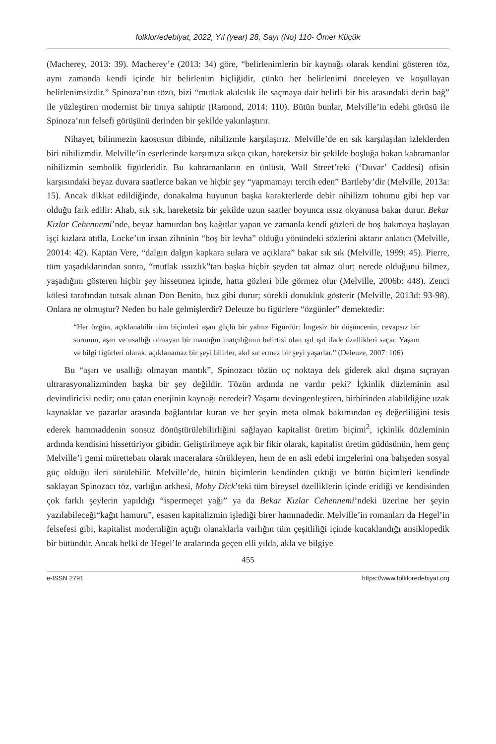folklor/edebiyat, 2022, Yıl (year) 28, Sayı (No) 110- Ömer Küçük
(Macherey, 2013: 39). Macherey’e (2013: 34) göre, “belirlenimlerin bir kaynağı olarak kendini gösteren töz, aynı zamanda kendi içinde bir belirlenim hiçliğidir, çünkü her belirlenimi önceleyen ve koşullayan belirlenimsizdir.” Spinoza’nın tözü, bizi “mutlak akılcılık ile saçmaya dair belirli bir his arasındaki derin bağ” ile yüzleştiren modernist bir tınıya sahiptir (Ramond, 2014: 110). Bütün bunlar, Melville’in edebi görüsü ile Spinoza’nın felsefi görüşünü derinden bir şekilde yakınlaştırır.
Nihayet, bilinmezin kaosusun dibinde, nihilizmle karşılaşırız. Melville’de en sık karşılaşılan izleklerden biri nihilizmdir. Melville’in eserlerinde karşımıza sıkça çıkan, hareketsiz bir şekilde boşluğa bakan kahramanlar nihilizmin sembolik figürleridir. Bu kahramanların en ünlüsü, Wall Street’teki (‘Duvar’ Caddesi) ofisin karşısındaki beyaz duvara saatlerce bakan ve hiçbir şey “yapmamayı tercih eden” Bartleby’dir (Melville, 2013a: 15). Ancak dikkat edildiğinde, donakalma huyunun başka karakterlerde debir nihilizm tohumu gibi hep var olduğu fark edilir: Ahab, sık sık, hareketsiz bir şekilde uzun saatler boyunca ıssız okyanusa bakar durur. Bekar Kızlar Cehennemi’nde, beyaz hamurdan boş kağıtlar yapan ve zamanla kendi gözleri de boş bakmaya başlayan işçi kızlara atıfla, Locke’un insan zihninin “boş bir levha” olduğu yönündeki sözlerini aktarır anlatıcı (Melville, 20014: 42). Kaptan Vere, “dalgın dalgın kapkara sulara ve açıklara” bakar sık sık (Melville, 1999: 45). Pierre, tüm yaşadıklarından sonra, “mutlak ıssızlık”tan başka hiçbir şeyden tat almaz olur; nerede olduğunu bilmez, yaşadığını gösteren hiçbir şey hissetmez içinde, hatta gözleri bile görmez olur (Melville, 2006b: 448). Zenci kölesi tarafından tutsak alınan Don Benito, buz gibi durur; sürekli donukluk gösterir (Melville, 2013d: 93-98). Onlara ne olmuştur? Neden bu hale gelmişlerdir? Deleuze bu figürlere “özgünler” demektedir:
“Her özgün, açıklanabilir tüm biçimleri aşan güçlü bir yalnız Figürdür: İmgesiz bir düşüncenin, cevapsız bir sorunun, aşırı ve usallığı olmayan bir mantığın inatçılığının belirtisi olan ışıl ışıl ifade özellikleri saçar. Yaşam ve bilgi figürleri olarak, açıklanamaz bir şeyi bilirler, akıl sır ermez bir şeyi yaşarlar.” (Deleuze, 2007: 106)
Bu “aşırı ve usallığı olmayan mantık”, Spinozacı tözün uç noktaya dek giderek akıl dışına sıçrayan ultrarasyonalizminden başka bir şey değildir. Tözün ardında ne vardır peki? İçkinlik düzleminin asıl devindiricisi nedir; onu çatan enerjinin kaynağı neredeir? Yaşamı devingenleştiren, birbirinden alabildiğine uzak kaynaklar ve pazarlar arasında bağlantılar kuran ve her şeyin meta olmak bakımından eş değerliliğini tesis ederek hammaddenin sonsuz dönüştürülebilirliğini sağlayan kapitalist üretim biçimi<sup>2</sup>, içkinlik düzleminin ardında kendisini hissettiriyor gibidir. Geliştirilmeye açık bir fikir olarak, kapitalist üretim güdüsünün, hem genç Melville’i gemi mürettebatı olarak maceralara sürükleyen, hem de en asli edebi imgelerini ona bahşeden sosyal güç olduğu ileri sürülebilir. Melville’de, bütün biçimlerin kendinden çıktığı ve bütün biçimleri kendinde saklayan Spinozacı töz, varlığın arkhesi, Moby Dick’teki tüm bireysel özelliklerin içinde eridiği ve kendisinden çok farklı şeylerin yapıldığı “ispermeçet yağı” ya da Bekar Kızlar Cehennemi’ndeki üzerine her şeyin yazılabileceği“kağıt hamuru”, esasen kapitalizmin işlediği birer hammadedir. Melville’in romanları da Hegel’in felsefesi gibi, kapitalist modernliğin açtığı olanaklarla varlığın tüm çeşitliliği içinde kucaklandığı ansiklopedik bir bütündür. Ancak belki de Hegel’le aralarında geçen elli yılda, akla ve bilgiye
455
e-ISSN 2791 https://www.folkloredebiyat.org